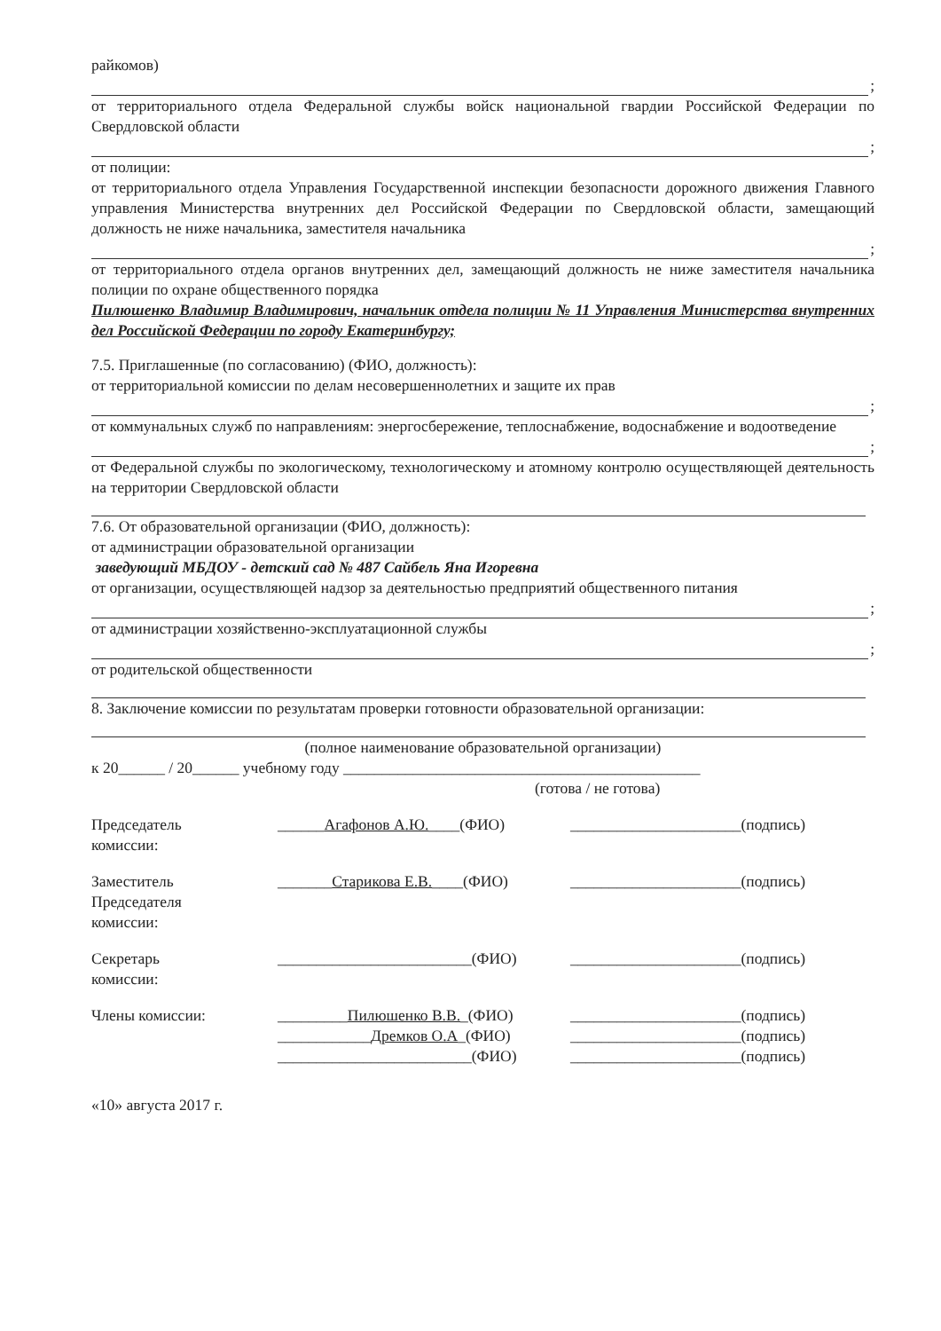райкомов)
;
от территориального отдела Федеральной службы войск национальной гвардии Российской Федерации по Свердловской области
;
от полиции:
от территориального отдела Управления Государственной инспекции безопасности дорожного движения Главного управления Министерства внутренних дел Российской Федерации по Свердловской области, замещающий должность не ниже начальника, заместителя начальника
;
от территориального отдела органов внутренних дел, замещающий должность не ниже заместителя начальника полиции по охране общественного порядка
Пилюшенко Владимир Владимирович, начальник отдела полиции № 11 Управления Министерства внутренних дел Российской Федерации по городу Екатеринбургу;
7.5. Приглашенные (по согласованию) (ФИО, должность):
от территориальной комиссии по делам несовершеннолетних и защите их прав
;
от коммунальных служб по направлениям: энергосбережение, теплоснабжение, водоснабжение и водоотведение
;
от Федеральной службы по экологическому, технологическому и атомному контролю осуществляющей деятельность на территории Свердловской области
7.6. От образовательной организации (ФИО, должность):
от администрации образовательной организации
заведующий МБДОУ - детский сад № 487 Сайбель Яна Игоревна
от организации, осуществляющей надзор за деятельностью предприятий общественного питания
;
от администрации хозяйственно-эксплуатационной службы
;
от родительской общественности
8. Заключение комиссии по результатам проверки готовности образовательной организации:
(полное наименование образовательной организации)
к 20______ / 20______ учебному году ______________________________________________
(готова / не готова)
Председатель
комиссии:
______Агафонов А.Ю.____(ФИО) ______________________(подпись)
Заместитель
Председателя
комиссии:
_______Старикова Е.В.____(ФИО) ______________________(подпись)
Секретарь
комиссии:
_________________________(ФИО) ______________________(подпись)
Члены комиссии: _________Пилюшенко В.В._(ФИО)
____________Дремков О.А_(ФИО)
_________________________(ФИО)
______________________(подпись)
______________________(подпись)
______________________(подпись)
«10» августа 2017 г.